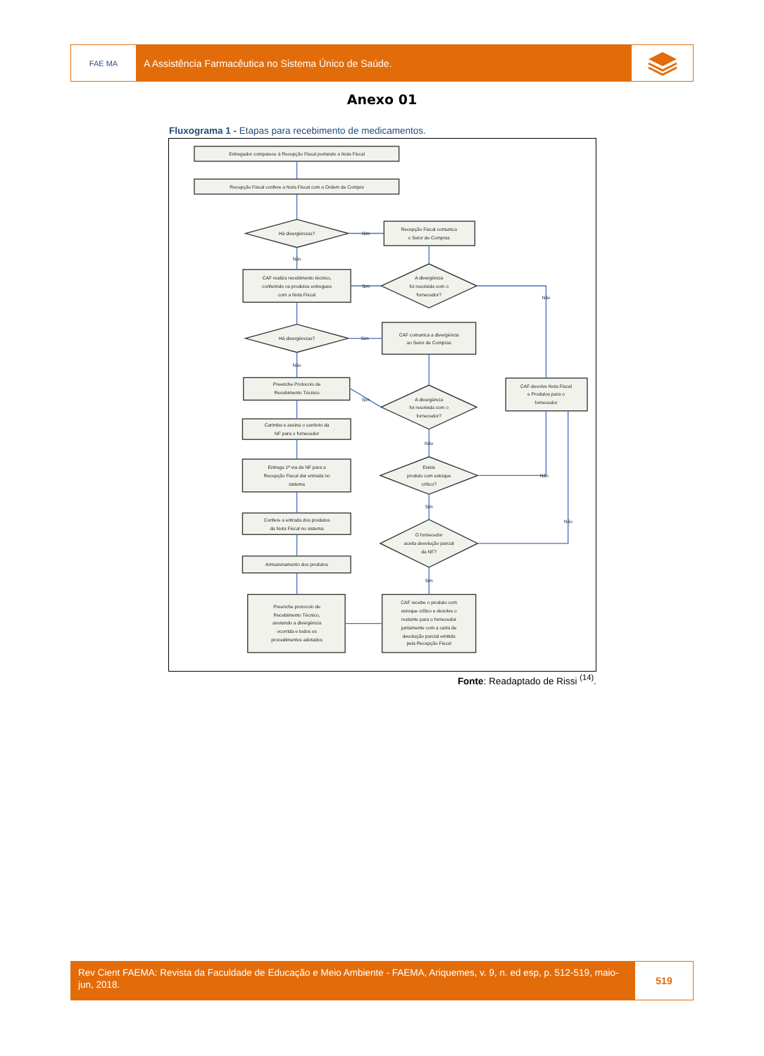FAE MA
A Assistência Farmacêutica no Sistema Único de Saúde.
Anexo 01
Fluxograma 1 - Etapas para recebimento de medicamentos.
Entregador comparece à Recepção Fiscal portando a Nota Fiscal
Recepção Fiscal confere a Nota Fiscal com a Ordem de Compra
Há divergências?
Sim
Recepção Fiscal comunica
o Setor de Compras
Não
CAF realiza recebimento técnico,
conferindo os produtos entregues
com a Nota Fiscal
Sim
A divergência
foi resolvida com o
fornecedor?
Não
Há divergências?
Sim
CAF comunica a divergência
ao Setor de Compras
Não
Preenche Protocolo de
Recebimento Técnico
Sim
A divergência
foi resolvida com o
fornecedor?
CAF devolve Nota Fiscal
e Produtos para o
fornecedor
Carimba e assina o canhoto da
NF para o fornecedor
Não
Entrega 1ª via da NF para a
Recepção Fiscal dar entrada no
sistema
Existe
produto com estoque
crítico?
Não
Sim
Confere a entrada dos produtos
da Nota Fiscal no sistema
Não
O fornecedor
aceita devolução parcial
da NF?
Armazenamento dos produtos
Sim
Preenche protocolo de
Recebimento Técnico,
anotando a divergência
ocorrida e todos os
procedimentos adotados
CAF recebe o produto com
estoque crítico e devolve o
restante para o fornecedor
juntamente com a carta de
devolução parcial emitida
pela Recepção Fiscal
Fonte: Readaptado de Rissi <sup>(14)</sup>.
Rev Cient FAEMA: Revista da Faculdade de Educação e Meio Ambiente - FAEMA, Ariquemes, v. 9, n. ed esp, p. 512-519, maio-jun, 2018.
519